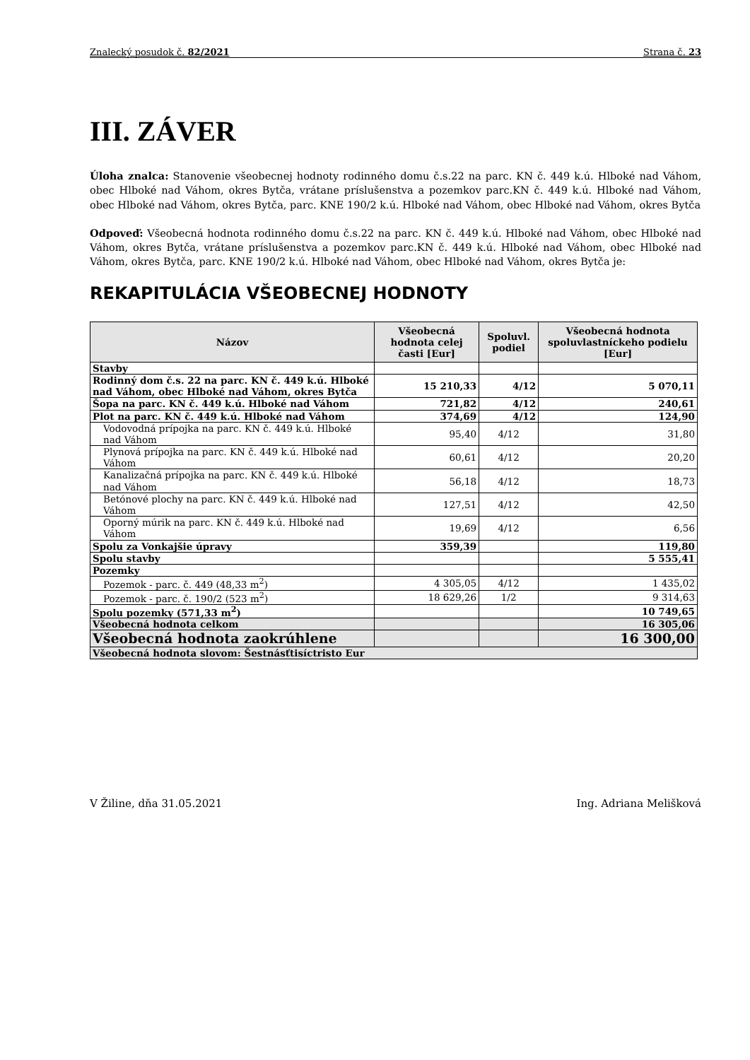Znalecký posudok č. 82/2021 Strana č. 23
III. ZÁVER
Úloha znalca: Stanovenie všeobecnej hodnoty rodinného domu č.s.22 na parc. KN č. 449 k.ú. Hlboké nad Váhom, obec Hlboké nad Váhom, okres Bytča, vrátane príslušenstva a pozemkov parc.KN č. 449 k.ú. Hlboké nad Váhom, obec Hlboké nad Váhom, okres Bytča, parc. KNE 190/2 k.ú. Hlboké nad Váhom, obec Hlboké nad Váhom, okres Bytča
Odpoveď: Všeobecná hodnota rodinného domu č.s.22 na parc. KN č. 449 k.ú. Hlboké nad Váhom, obec Hlboké nad Váhom, okres Bytča, vrátane príslušenstva a pozemkov parc.KN č. 449 k.ú. Hlboké nad Váhom, obec Hlboké nad Váhom, okres Bytča, parc. KNE 190/2 k.ú. Hlboké nad Váhom, obec Hlboké nad Váhom, okres Bytča je:
REKAPITULÁCIA VŠEOBECNEJ HODNOTY
| Názov | Všeobecná hodnota celej časti [Eur] | Spoluvl. podiel | Všeobecná hodnota spoluvlastníckeho podielu [Eur] |
| --- | --- | --- | --- |
| Stavby | | | |
| Rodinný dom č.s. 22 na parc. KN č. 449 k.ú. Hlboké nad Váhom, obec Hlboké nad Váhom, okres Bytča | 15 210,33 | 4/12 | 5 070,11 |
| Šopa na parc. KN č. 449 k.ú. Hlboké nad Váhom | 721,82 | 4/12 | 240,61 |
| Plot na parc. KN č. 449 k.ú. Hlboké nad Váhom | 374,69 | 4/12 | 124,90 |
| Vodovodná prípojka na parc. KN č. 449 k.ú. Hlboké nad Váhom | 95,40 | 4/12 | 31,80 |
| Plynová prípojka na parc. KN č. 449 k.ú. Hlboké nad Váhom | 60,61 | 4/12 | 20,20 |
| Kanalizačná prípojka na parc. KN č. 449 k.ú. Hlboké nad Váhom | 56,18 | 4/12 | 18,73 |
| Betónové plochy na parc. KN č. 449 k.ú. Hlboké nad Váhom | 127,51 | 4/12 | 42,50 |
| Oporný múrik na parc. KN č. 449 k.ú. Hlboké nad Váhom | 19,69 | 4/12 | 6,56 |
| Spolu za Vonkajšie úpravy | 359,39 | | 119,80 |
| Spolu stavby | | | 5 555,41 |
| Pozemky | | | |
| Pozemok - parc. č. 449 (48,33 m<sup>2</sup>) | 4 305,05 | 4/12 | 1 435,02 |
| Pozemok - parc. č. 190/2 (523 m<sup>2</sup>) | 18 629,26 | 1/2 | 9 314,63 |
| Spolu pozemky (571,33 m<sup>2</sup>) | | | 10 749,65 |
| Všeobecná hodnota celkom | | | 16 305,06 |
| Všeobecná hodnota zaokrúhlene | | | 16 300,00 |
| Všeobecná hodnota slovom: Šestnásťtisíctristo Eur | | | |
V Žiline, dňa 31.05.2021 Ing. Adriana Melišková